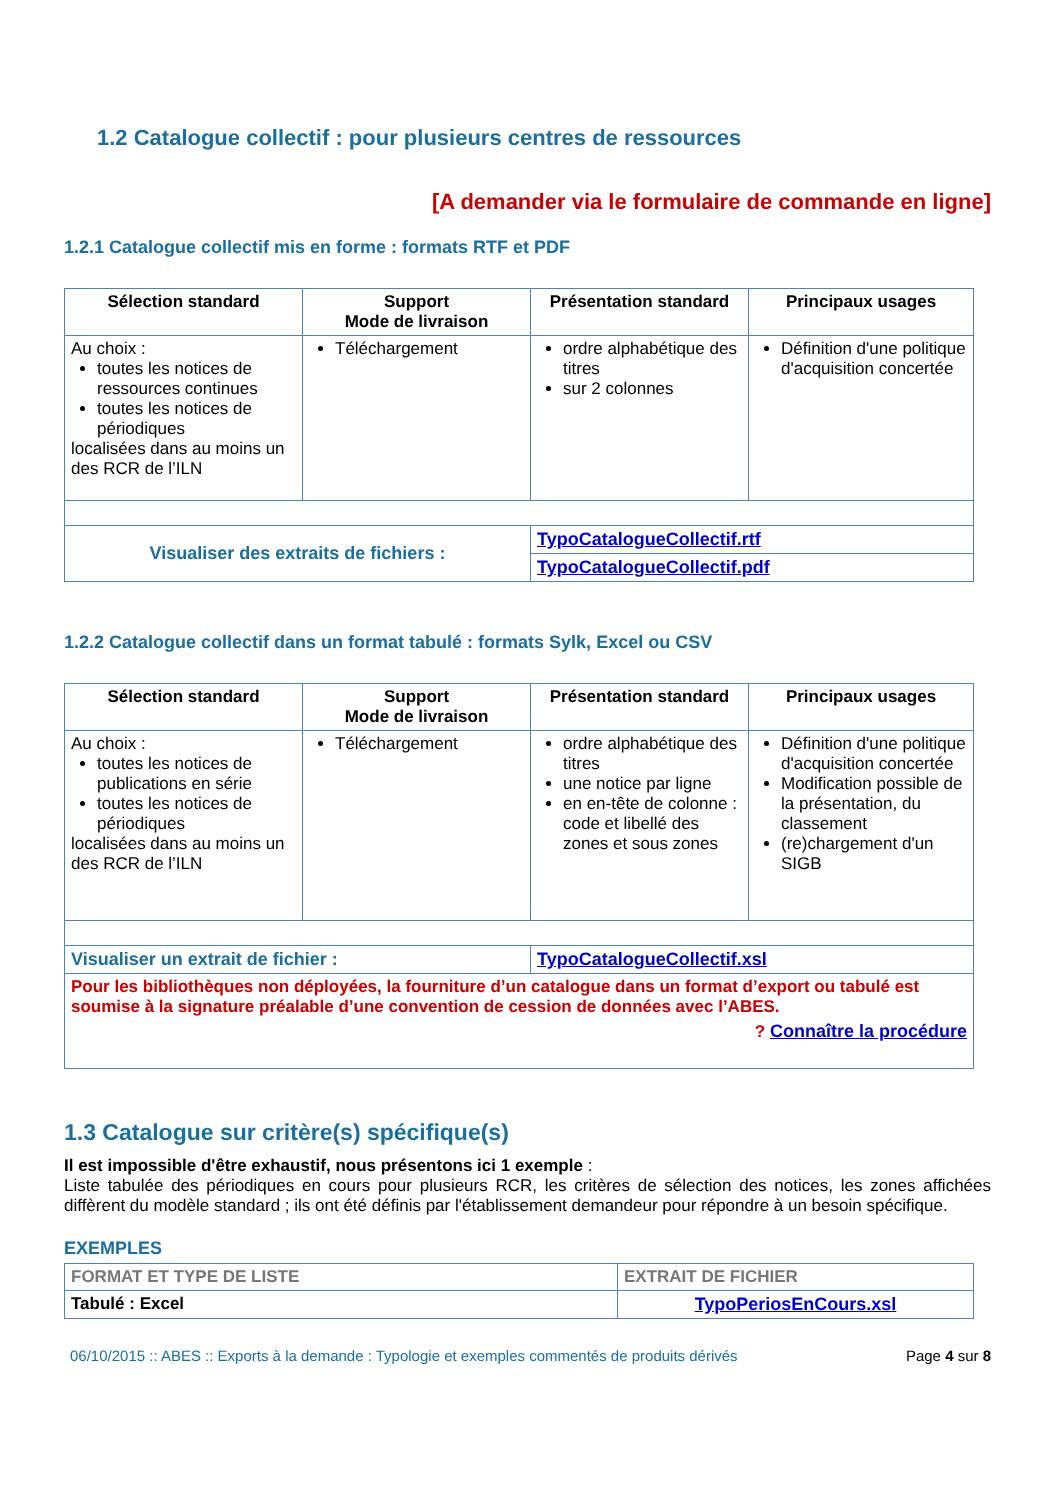1.2 Catalogue collectif : pour plusieurs centres de ressources
[A demander via le formulaire de commande en ligne]
1.2.1 Catalogue collectif mis en forme : formats RTF et PDF
| Sélection standard | Support Mode de livraison | Présentation standard | Principaux usages |
| --- | --- | --- | --- |
| Au choix : toutes les notices de ressources continues toutes les notices de périodiques localisées dans au moins un des RCR de l’ILN | Téléchargement | ordre alphabétique des titres sur 2 colonnes | Définition d'une politique d'acquisition concertée |
| Visualiser des extraits de fichiers : | | TypoCatalogueCollectif.rtf | |
| | | TypoCatalogueCollectif.pdf | |
1.2.2 Catalogue collectif dans un format tabulé : formats Sylk, Excel ou CSV
| Sélection standard | Support Mode de livraison | Présentation standard | Principaux usages |
| --- | --- | --- | --- |
| Au choix : toutes les notices de publications en série toutes les notices de périodiques localisées dans au moins un des RCR de l’ILN | Téléchargement | ordre alphabétique des titres une notice par ligne en en-tête de colonne : code et libellé des zones et sous zones | Définition d'une politique d'acquisition concertée Modification possible de la présentation, du classement (re)chargement d'un SIGB |
| Visualiser un extrait de fichier : | | TypoCatalogueCollectif.xsl | |
| Pour les bibliothèques non déployées, la fourniture d’un catalogue dans un format d’export ou tabulé est soumise à la signature préalable d’une convention de cession de données avec l’ABES. ? Connaître la procédure | | | |
1.3 Catalogue sur critère(s) spécifique(s)
Il est impossible d'être exhaustif, nous présentons ici 1 exemple :
Liste tabulée des périodiques en cours pour plusieurs RCR, les critères de sélection des notices, les zones affichées diffèrent du modèle standard ; ils ont été définis par l'établissement demandeur pour répondre à un besoin spécifique.
EXEMPLES
| FORMAT ET TYPE DE LISTE | EXTRAIT DE FICHIER |
| --- | --- |
| Tabulé : Excel | TypoPeriosEnCours.xsl |
06/10/2015 :: ABES :: Exports à la demande : Typologie et exemples commentés de produits dérivés Page 4 sur 8